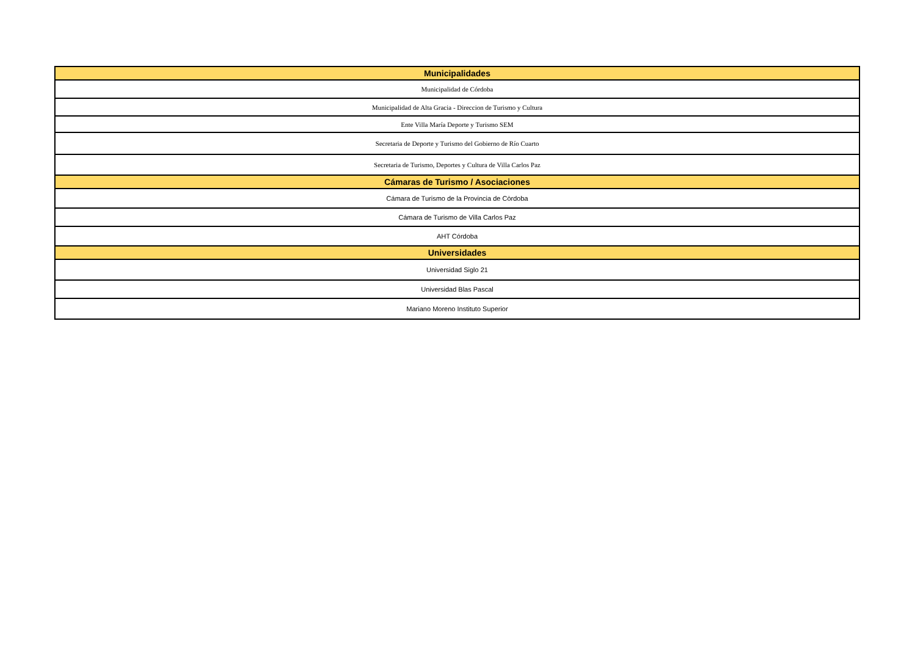| Municipalidades |
| --- |
| Municipalidad de Córdoba |
| Municipalidad de Alta Gracia - Direccion de Turismo y Cultura |
| Ente Villa María Deporte y Turismo SEM |
| Secretaria de Deporte y Turismo del Gobierno de Río Cuarto |
| Secretaria de Turismo, Deportes y Cultura de Villa Carlos Paz |
| Cámaras de Turismo / Asociaciones |
| Cámara de Turismo de la Provincia de Còrdoba |
| Cámara de Turismo de Villa Carlos Paz |
| AHT Córdoba |
| Universidades |
| Universidad Siglo 21 |
| Universidad Blas Pascal |
| Mariano Moreno Instituto Superior |